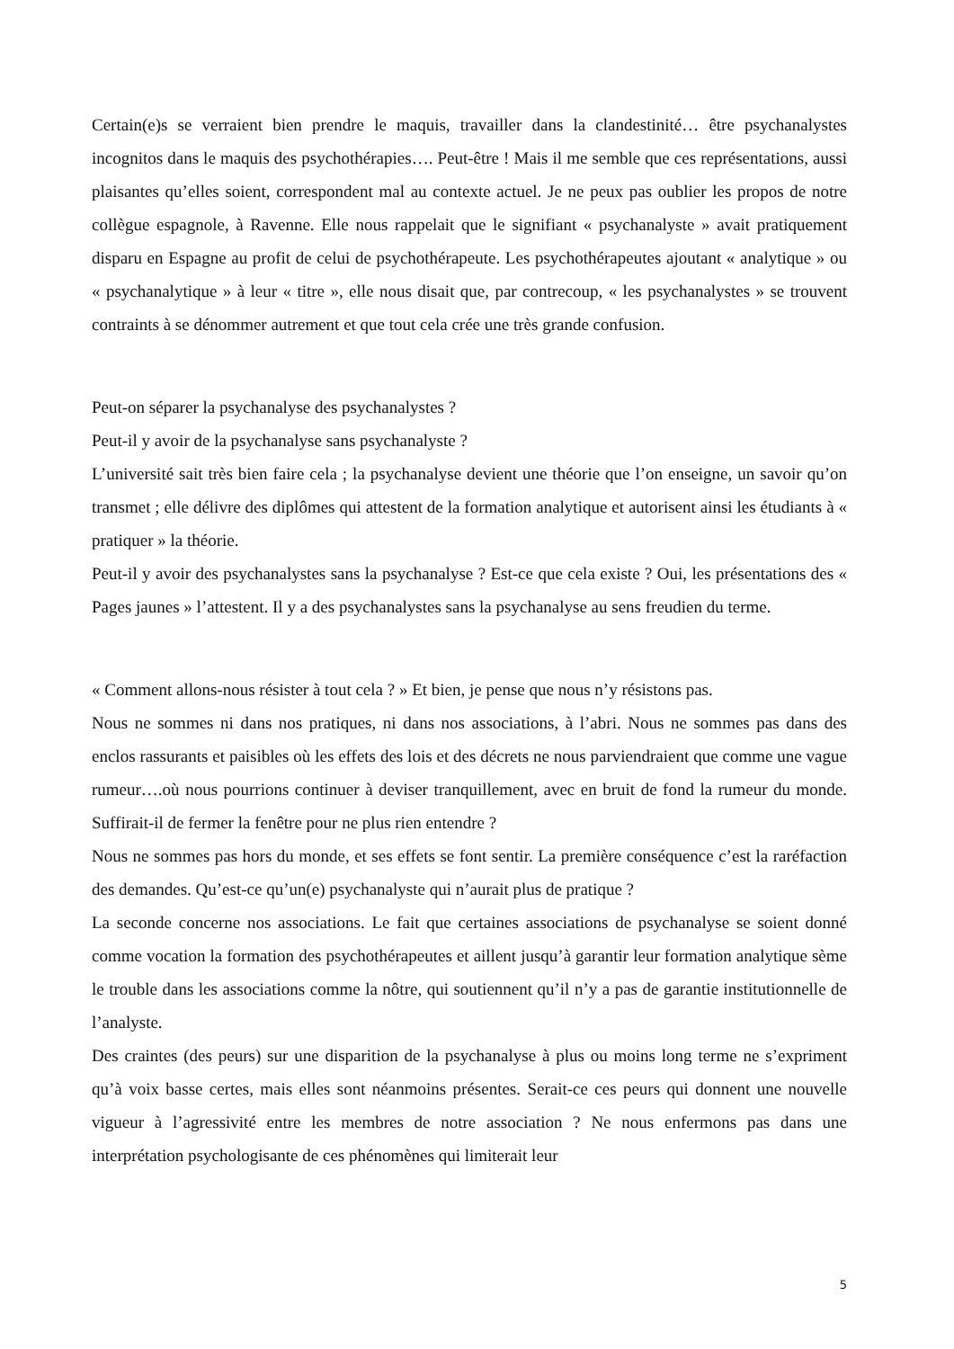Certain(e)s se verraient bien prendre le maquis, travailler dans la clandestinité… être psychanalystes incognitos dans le maquis des psychothérapies…. Peut-être ! Mais il me semble que ces représentations, aussi plaisantes qu’elles soient, correspondent mal au contexte actuel. Je ne peux pas oublier les propos de notre collègue espagnole, à Ravenne. Elle nous rappelait que le signifiant « psychanalyste » avait pratiquement disparu en Espagne au profit de celui de psychothérapeute. Les psychothérapeutes ajoutant « analytique » ou « psychanalytique » à leur « titre », elle nous disait que, par contrecoup, « les psychanalystes » se trouvent contraints à se dénommer autrement et que tout cela crée une très grande confusion.
Peut-on séparer la psychanalyse des psychanalystes ?
Peut-il y avoir de la psychanalyse sans psychanalyste ?
L’université sait très bien faire cela ; la psychanalyse devient une théorie que l’on enseigne, un savoir qu’on transmet ; elle délivre des diplômes qui attestent de la formation analytique et autorisent ainsi les étudiants à « pratiquer » la théorie.
Peut-il y avoir des psychanalystes sans la psychanalyse ? Est-ce que cela existe ? Oui, les présentations des « Pages jaunes » l’attestent. Il y a des psychanalystes sans la psychanalyse au sens freudien du terme.
« Comment allons-nous résister à tout cela ? » Et bien, je pense que nous n’y résistons pas.
Nous ne sommes ni dans nos pratiques, ni dans nos associations, à l’abri. Nous ne sommes pas dans des enclos rassurants et paisibles où les effets des lois et des décrets ne nous parviendraient que comme une vague rumeur….où nous pourrions continuer à deviser tranquillement, avec en bruit de fond la rumeur du monde. Suffirait-il de fermer la fenêtre pour ne plus rien entendre ?
Nous ne sommes pas hors du monde, et ses effets se font sentir. La première conséquence c’est la raréfaction des demandes. Qu’est-ce qu’un(e) psychanalyste qui n’aurait plus de pratique ?
La seconde concerne nos associations. Le fait que certaines associations de psychanalyse se soient donné comme vocation la formation des psychothérapeutes et aillent jusqu’à garantir leur formation analytique sème le trouble dans les associations comme la nôtre, qui soutiennent qu’il n’y a pas de garantie institutionnelle de l’analyste.
Des craintes (des peurs) sur une disparition de la psychanalyse à plus ou moins long terme ne s’expriment qu’à voix basse certes, mais elles sont néanmoins présentes. Serait-ce ces peurs qui donnent une nouvelle vigueur à l’agressivité entre les membres de notre association ? Ne nous enfermons pas dans une interprétation psychologisante de ces phénomènes qui limiterait leur
5